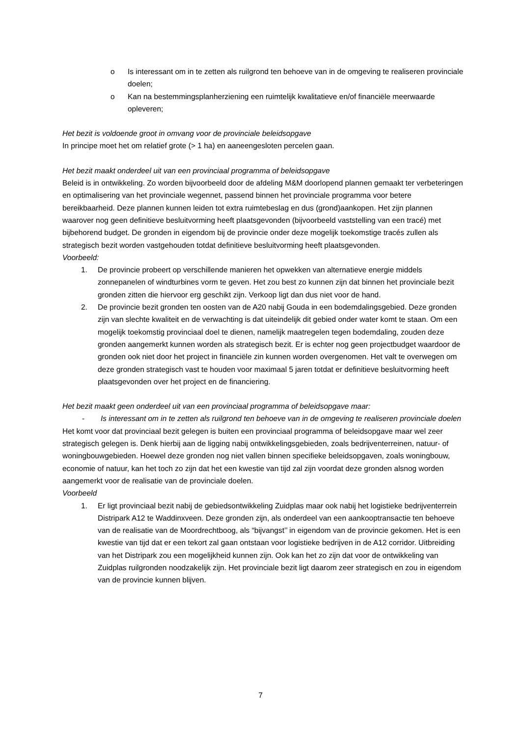o Is interessant om in te zetten als ruilgrond ten behoeve van in de omgeving te realiseren provinciale doelen;
o Kan na bestemmingsplanherziening een ruimtelijk kwalitatieve en/of financiële meerwaarde opleveren;
Het bezit is voldoende groot in omvang voor de provinciale beleidsopgave
In principe moet het om relatief grote (> 1 ha) en aaneengesloten percelen gaan.
Het bezit maakt onderdeel uit van een provinciaal programma of beleidsopgave
Beleid is in ontwikkeling. Zo worden bijvoorbeeld door de afdeling M&M doorlopend plannen gemaakt ter verbeteringen en optimalisering van het provinciale wegennet, passend binnen het provinciale programma voor betere bereikbaarheid. Deze plannen kunnen leiden tot extra ruimtebeslag en dus (grond)aankopen. Het zijn plannen waarover nog geen definitieve besluitvorming heeft plaatsgevonden (bijvoorbeeld vaststelling van een tracé) met bijbehorend budget. De gronden in eigendom bij de provincie onder deze mogelijk toekomstige tracés zullen als strategisch bezit worden vastgehouden totdat definitieve besluitvorming heeft plaatsgevonden.
Voorbeeld:
1. De provincie probeert op verschillende manieren het opwekken van alternatieve energie middels zonnepanelen of windturbines vorm te geven. Het zou best zo kunnen zijn dat binnen het provinciale bezit gronden zitten die hiervoor erg geschikt zijn. Verkoop ligt dan dus niet voor de hand.
2. De provincie bezit gronden ten oosten van de A20 nabij Gouda in een bodemdalingsgebied. Deze gronden zijn van slechte kwaliteit en de verwachting is dat uiteindelijk dit gebied onder water komt te staan. Om een mogelijk toekomstig provinciaal doel te dienen, namelijk maatregelen tegen bodemdaling, zouden deze gronden aangemerkt kunnen worden als strategisch bezit. Er is echter nog geen projectbudget waardoor de gronden ook niet door het project in financiële zin kunnen worden overgenomen. Het valt te overwegen om deze gronden strategisch vast te houden voor maximaal 5 jaren totdat er definitieve besluitvorming heeft plaatsgevonden over het project en de financiering.
Het bezit maakt geen onderdeel uit van een provinciaal programma of beleidsopgave maar:
- Is interessant om in te zetten als ruilgrond ten behoeve van in de omgeving te realiseren provinciale doelen
Het komt voor dat provinciaal bezit gelegen is buiten een provinciaal programma of beleidsopgave maar wel zeer strategisch gelegen is. Denk hierbij aan de ligging nabij ontwikkelingsgebieden, zoals bedrijventerreinen, natuur- of woningbouwgebieden. Hoewel deze gronden nog niet vallen binnen specifieke beleidsopgaven, zoals woningbouw, economie of natuur, kan het toch zo zijn dat het een kwestie van tijd zal zijn voordat deze gronden alsnog worden aangemerkt voor de realisatie van de provinciale doelen.
Voorbeeld
1. Er ligt provinciaal bezit nabij de gebiedsontwikkeling Zuidplas maar ook nabij het logistieke bedrijventerrein Distripark A12 te Waddinxveen. Deze gronden zijn, als onderdeel van een aankooptransactie ten behoeve van de realisatie van de Moordrechtboog, als “bijvangst’’ in eigendom van de provincie gekomen. Het is een kwestie van tijd dat er een tekort zal gaan ontstaan voor logistieke bedrijven in de A12 corridor. Uitbreiding van het Distripark zou een mogelijkheid kunnen zijn. Ook kan het zo zijn dat voor de ontwikkeling van Zuidplas ruilgronden noodzakelijk zijn. Het provinciale bezit ligt daarom zeer strategisch en zou in eigendom van de provincie kunnen blijven.
7